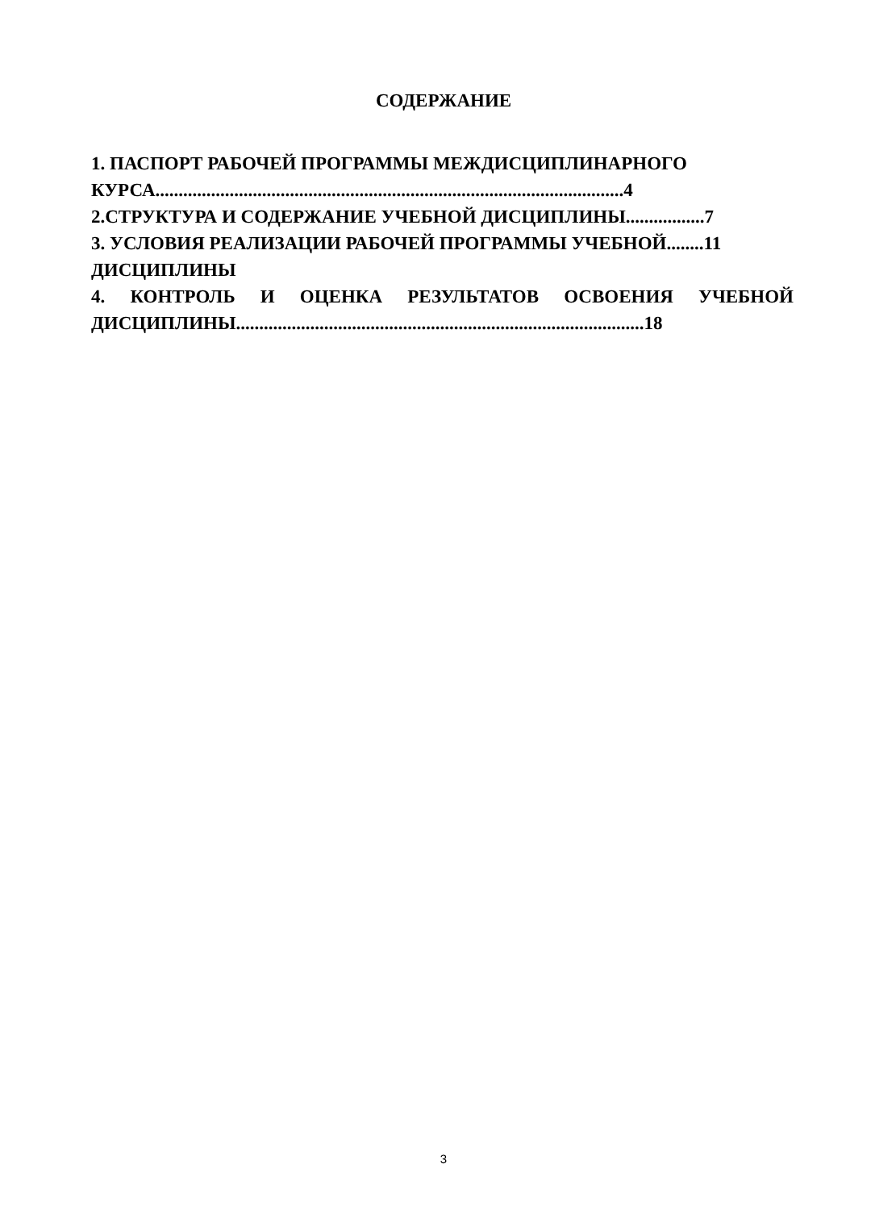СОДЕРЖАНИЕ
1. ПАСПОРТ РАБОЧЕЙ ПРОГРАММЫ МЕЖДИСЦИПЛИНАРНОГО КУРСА.....................................................................................................4
2.СТРУКТУРА И СОДЕРЖАНИЕ УЧЕБНОЙ ДИСЦИПЛИНЫ.................7
3. УСЛОВИЯ РЕАЛИЗАЦИИ РАБОЧЕЙ ПРОГРАММЫ УЧЕБНОЙ........11
ДИСЦИПЛИНЫ
4. КОНТРОЛЬ И ОЦЕНКА РЕЗУЛЬТАТОВ ОСВОЕНИЯ УЧЕБНОЙ
ДИСЦИПЛИНЫ........................................................................................18
3